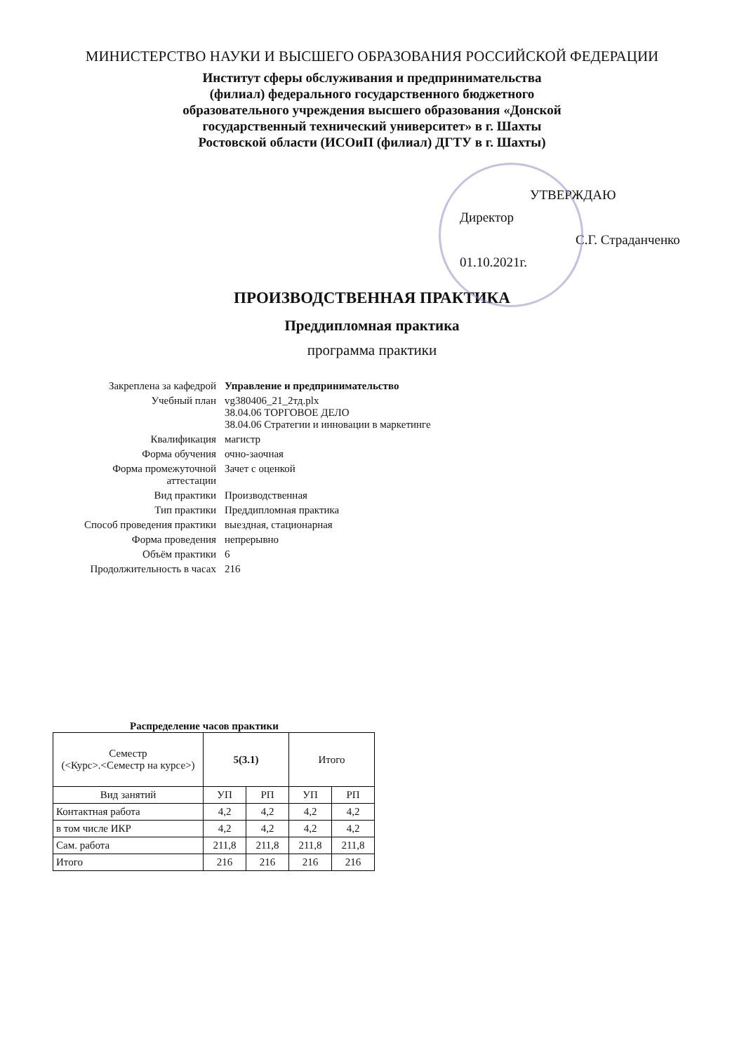МИНИСТЕРСТВО НАУКИ И ВЫСШЕГО ОБРАЗОВАНИЯ РОССИЙСКОЙ ФЕДЕРАЦИИ
Институт сферы обслуживания и предпринимательства
(филиал) федерального государственного бюджетного
образовательного учреждения высшего образования «Донской
государственный технический университет» в г. Шахты
Ростовской области (ИСОиП (филиал) ДГТУ в г. Шахты)
УТВЕРЖДАЮ
Директор
С.Г. Страданченко
01.10.2021г.
ПРОИЗВОДСТВЕННАЯ ПРАКТИКА
Преддипломная практика
программа практики
| Закреплена за кафедрой | Управление и предпринимательство |
| Учебный план | vg380406_21_2тд.plx 38.04.06 ТОРГОВОЕ ДЕЛО 38.04.06 Стратегии и инновации в маркетинге |
| Квалификация | магистр |
| Форма обучения | очно-заочная |
| Форма промежуточной аттестации | Зачет с оценкой |
| Вид практики | Производственная |
| Тип практики | Преддипломная практика |
| Способ проведения практики | выездная, стационарная |
| Форма проведения | непрерывно |
| Объём практики | 6 |
| Продолжительность в часах | 216 |
Распределение часов практики
| Семестр (<Курс>.<Семестр на курсе>) | 5(3.1) | | Итого | |
| --- | --- | --- | --- | --- |
| Вид занятий | УП | РП | УП | РП |
| Контактная работа | 4,2 | 4,2 | 4,2 | 4,2 |
| в том числе ИКР | 4,2 | 4,2 | 4,2 | 4,2 |
| Сам. работа | 211,8 | 211,8 | 211,8 | 211,8 |
| Итого | 216 | 216 | 216 | 216 |